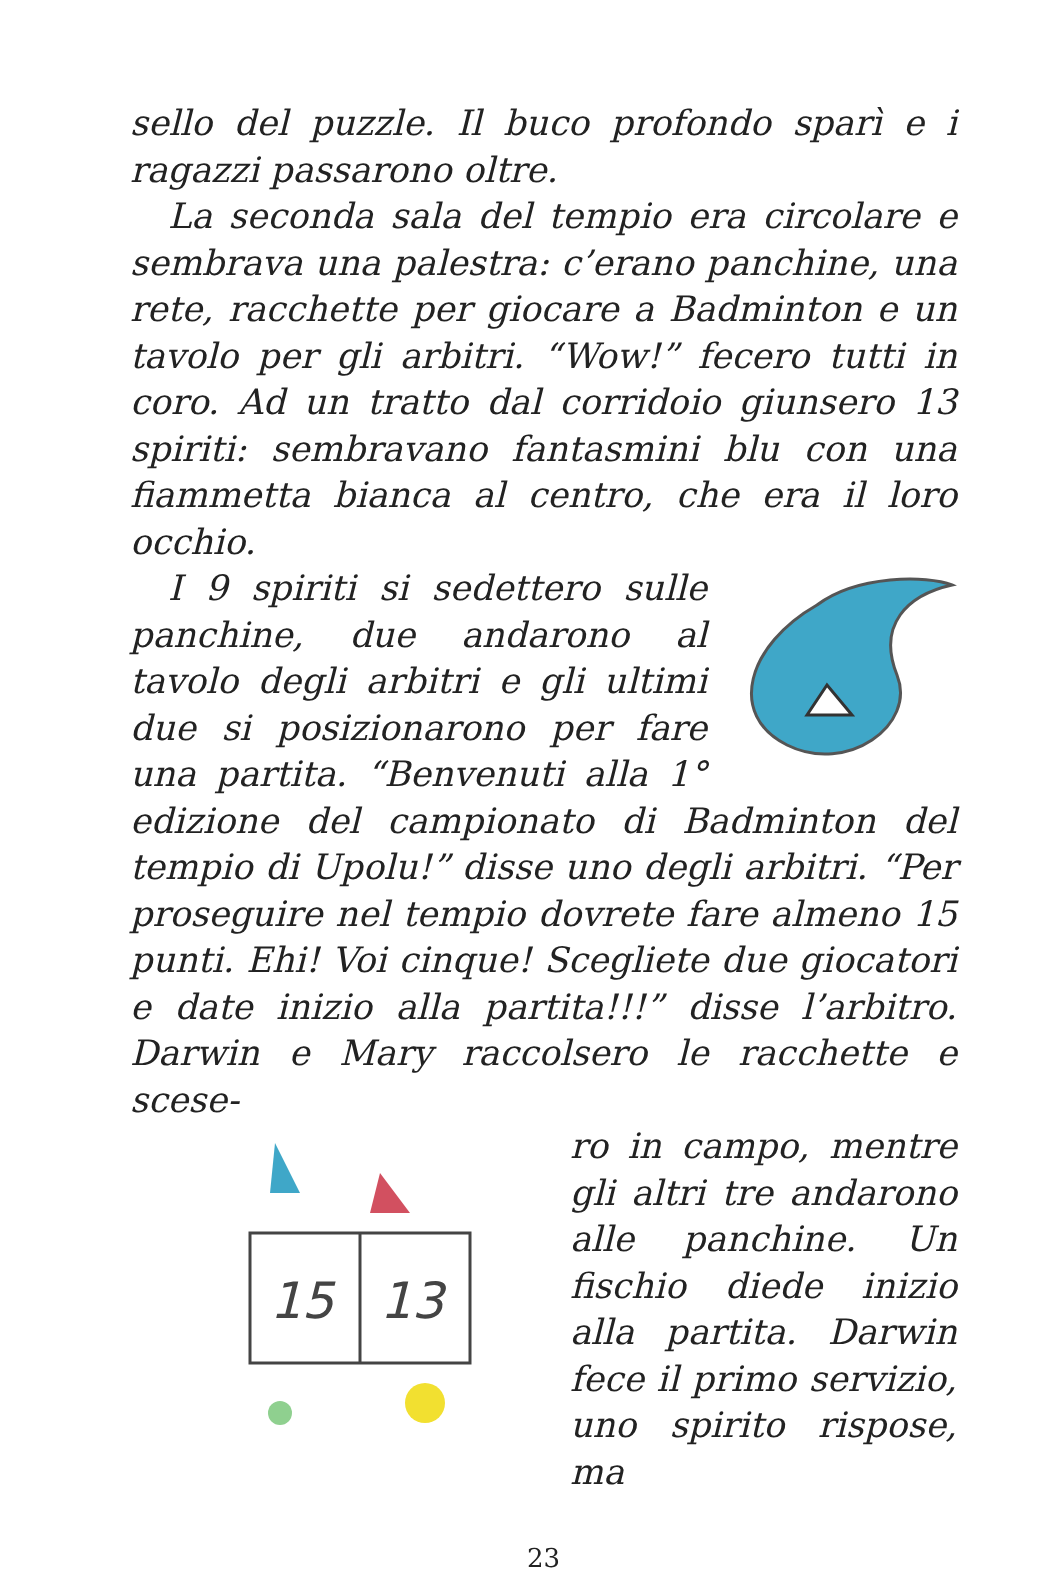sello del puzzle. Il buco profondo sparì e i ragazzi passarono oltre.
La seconda sala del tempio era circolare e sembrava una palestra: c’erano panchine, una rete, racchette per giocare a Badminton e un tavolo per gli arbitri. “Wow!” fecero tutti in coro. Ad un tratto dal corridoio giunsero 13 spiriti: sembravano fantasmini blu con una fiammetta bianca al centro, che era il loro occhio.
I 9 spiriti si sedettero sulle panchine, due andarono al tavolo degli arbitri e gli ultimi due si posizionarono per fare una partita. “Benvenuti alla 1° edizione del campionato di Badminton del tempio di Upolu!” disse uno degli arbitri. “Per proseguire nel tempio dovrete fare almeno 15 punti. Ehi! Voi cinque! Scegliete due giocatori e date inizio alla partita!!!” disse l’arbitro. Darwin e Mary raccolsero le racchette e scese-
15
13
ro in campo, mentre gli altri tre andarono alle panchine. Un fischio diede inizio alla partita. Darwin fece il primo servizio, uno spirito rispose, ma
23